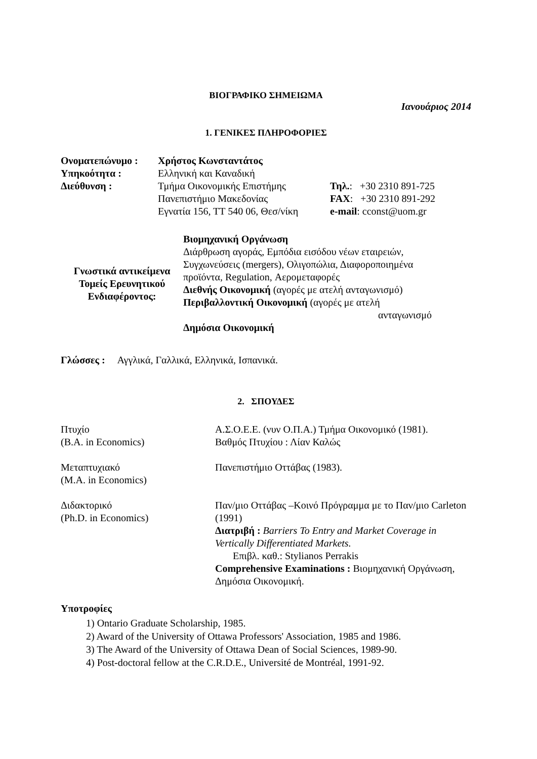ΒΙΟΓΡΑΦΙΚΟ ΣΗΜΕΙΩΜΑ
Ιανουάριος 2014
1. ΓΕΝΙΚΕΣ ΠΛΗΡΟΦΟΡΙΕΣ
| Ονοματεπώνυμο : | Χρήστος Κωνσταντάτος | |
| Υπηκοότητα : | Ελληνική και Καναδική | |
| Διεύθυνση : | Τμήμα Οικονομικής Επιστήμης | Τηλ. : +30 2310 891-725 |
| | Πανεπιστήμιο Μακεδονίας | FAX : +30 2310 891-292 |
| | Εγνατία 156, ΤΤ 540 06, Θεσ/νίκη | e-mail : cconst@uom.gr |
| Γνωστικά αντικείμενα Τομείς Ερευνητικού Ενδιαφέροντος: | Βιομηχανική Οργάνωση Διάρθρωση αγοράς, Εμπόδια εισόδου νέων εταιρειών, Συγχωνεύσεις (mergers), Ολιγοπώλια, Διαφοροποιημένα προϊόντα, Regulation, Αερομεταφορές Διεθνής Οικονομική (αγορές με ατελή ανταγωνισμό) Περιβαλλοντική Οικονομική (αγορές με ατελή ανταγωνισμό Δημόσια Οικονομική |
Γλώσσες : Αγγλικά, Γαλλικά, Ελληνικά, Ισπανικά.
2. ΣΠΟΥΔΕΣ
| Πτυχίο (B.A. in Economics) | Α.Σ.Ο.Ε.Ε. (νυν Ο.Π.Α.) Τμήμα Οικονομικό (1981). Βαθμός Πτυχίου : Λίαν Καλώς |
| Μεταπτυχιακό (M.A. in Economics) | Πανεπιστήμιο Οττάβας (1983). |
| Διδακτορικό (Ph.D. in Economics) | Παν/μιο Οττάβας –Κοινό Πρόγραμμα με το Παν/μιο Carleton (1991) Διατριβή : Barriers To Entry and Market Coverage in Vertically Differentiated Markets. Επιβλ. καθ.: Stylianos Perrakis Comprehensive Examinations : Βιομηχανική Οργάνωση, Δημόσια Οικονομική. |
Υποτροφίες
1) Ontario Graduate Scholarship, 1985.
2) Award of the University of Ottawa Professors' Association, 1985 and 1986.
3) The Award of the University of Ottawa Dean of Social Sciences, 1989-90.
4) Post-doctoral fellow at the C.R.D.E., Université de Montréal, 1991-92.